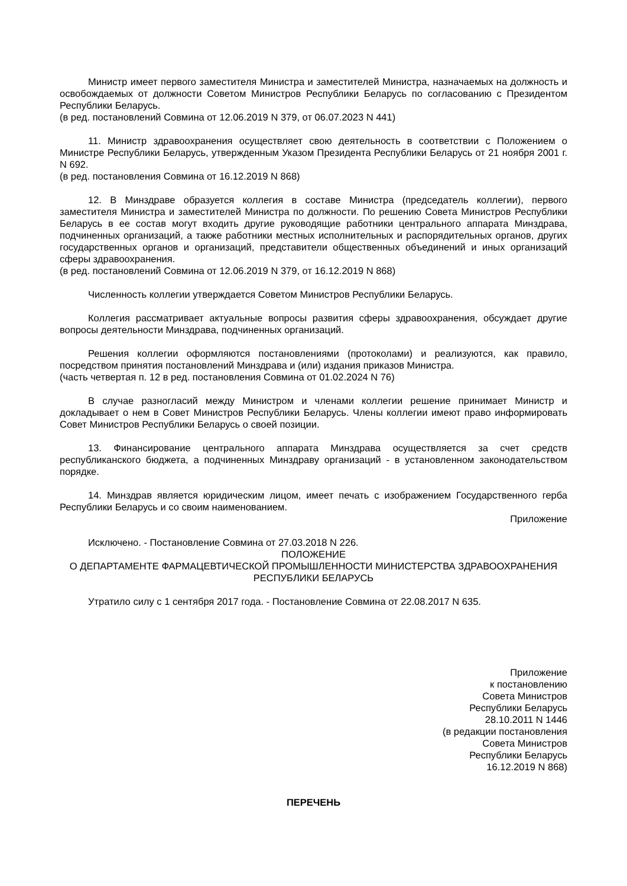Министр имеет первого заместителя Министра и заместителей Министра, назначаемых на должность и освобождаемых от должности Советом Министров Республики Беларусь по согласованию с Президентом Республики Беларусь.
(в ред. постановлений Совмина от 12.06.2019 N 379, от 06.07.2023 N 441)
11. Министр здравоохранения осуществляет свою деятельность в соответствии с Положением о Министре Республики Беларусь, утвержденным Указом Президента Республики Беларусь от 21 ноября 2001 г. N 692.
(в ред. постановления Совмина от 16.12.2019 N 868)
12. В Минздраве образуется коллегия в составе Министра (председатель коллегии), первого заместителя Министра и заместителей Министра по должности. По решению Совета Министров Республики Беларусь в ее состав могут входить другие руководящие работники центрального аппарата Минздрава, подчиненных организаций, а также работники местных исполнительных и распорядительных органов, других государственных органов и организаций, представители общественных объединений и иных организаций сферы здравоохранения.
(в ред. постановлений Совмина от 12.06.2019 N 379, от 16.12.2019 N 868)
Численность коллегии утверждается Советом Министров Республики Беларусь.
Коллегия рассматривает актуальные вопросы развития сферы здравоохранения, обсуждает другие вопросы деятельности Минздрава, подчиненных организаций.
Решения коллегии оформляются постановлениями (протоколами) и реализуются, как правило, посредством принятия постановлений Минздрава и (или) издания приказов Министра.
(часть четвертая п. 12 в ред. постановления Совмина от 01.02.2024 N 76)
В случае разногласий между Министром и членами коллегии решение принимает Министр и докладывает о нем в Совет Министров Республики Беларусь. Члены коллегии имеют право информировать Совет Министров Республики Беларусь о своей позиции.
13. Финансирование центрального аппарата Минздрава осуществляется за счет средств республиканского бюджета, а подчиненных Минздраву организаций - в установленном законодательством порядке.
14. Минздрав является юридическим лицом, имеет печать с изображением Государственного герба Республики Беларусь и со своим наименованием.
Приложение
Исключено. - Постановление Совмина от 27.03.2018 N 226.
ПОЛОЖЕНИЕ
О ДЕПАРТАМЕНТЕ ФАРМАЦЕВТИЧЕСКОЙ ПРОМЫШЛЕННОСТИ МИНИСТЕРСТВА ЗДРАВООХРАНЕНИЯ РЕСПУБЛИКИ БЕЛАРУСЬ
Утратило силу с 1 сентября 2017 года. - Постановление Совмина от 22.08.2017 N 635.
Приложение
к постановлению
Совета Министров
Республики Беларусь
28.10.2011 N 1446
(в редакции постановления
Совета Министров
Республики Беларусь
16.12.2019 N 868)
ПЕРЕЧЕНЬ